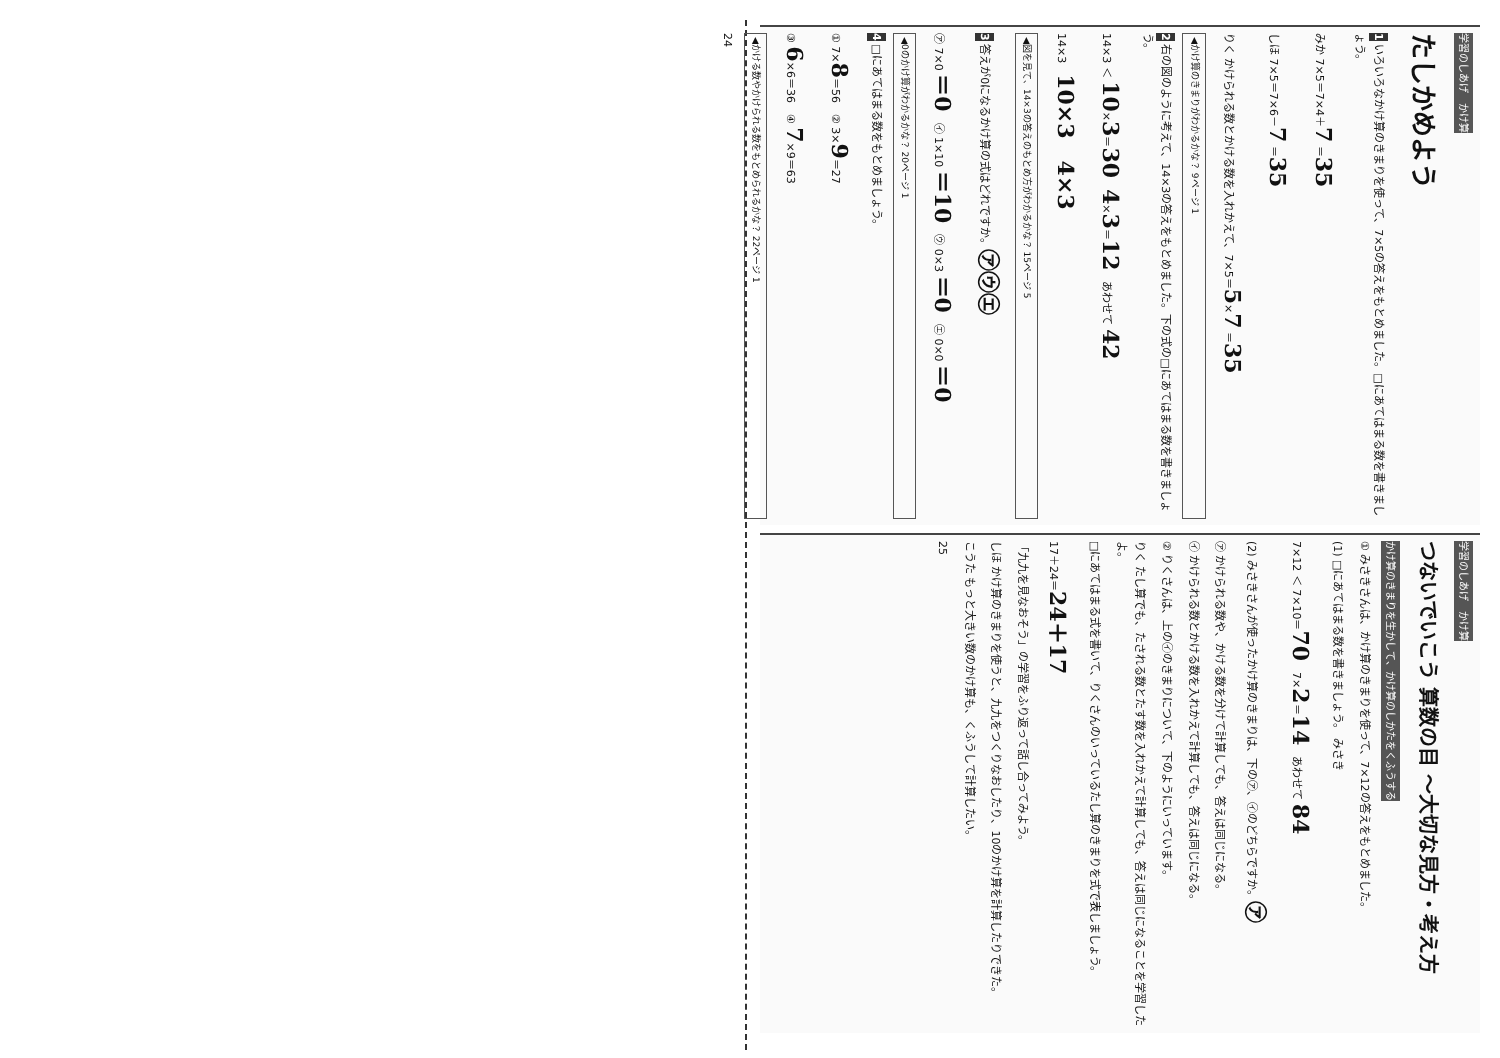学習のしあげ　かけ算
たしかめよう
1 いろいろなかけ算のきまりを使って、7×5の答えをもとめました。□にあてはまる数を書きましょう。
みか 7×5＝7×4＋7 ＝35
しほ 7×5＝7×6－7 ＝35
りく かけられる数とかける数を入れかえて、7×5＝5×7 ＝35
◀かけ算のきまりがわかるかな？ 9ページ 1
2 右の図のように考えて、14×3の答えをもとめました。下の式の□にあてはまる数を書きましょう。
14×3 ＜ 10×3＝30　4×3＝12　あわせて 42
14×3　10×3　4×3
◀図を見て、14×3の答えのもとめ方がわかるかな？ 15ページ 5
3 答えが0になるかけ算の式はどれですか。㋐㋒㋓
㋐ 7×0 ＝0　㋑ 1×10 ＝10　㋒ 0×3 ＝0　㋓ 0×0 ＝0
◀0のかけ算がわかるかな？ 20ページ 1
4 □にあてはまる数をもとめましょう。
① 7×8＝56　② 3×9＝27
③ 6×6＝36　④ 7×9＝63
◀かける数やかけられる数をもとめられるかな？ 22ページ 1
24
学習のしあげ　かけ算
つないでいこう 算数の目 ～大切な見方・考え方
かけ算のきまりを生かして、かけ算のしかたをくふうする
① みさきさんは、かけ算のきまりを使って、7×12の答えをもとめました。
(1) □にあてはまる数を書きましょう。 みさき
7×12 ＜ 7×10＝70　7×2＝14　あわせて 84
(2) みさきさんが使ったかけ算のきまりは、下の㋐、㋑のどちらですか。㋐
㋐ かけられる数や、かける数を分けて計算しても、答えは同じになる。
㋑ かけられる数とかける数を入れかえて計算しても、答えは同じになる。
② りくさんは、上の㋑のきまりについて、下のようにいっています。
りく たし算でも、たされる数とたす数を入れかえて計算しても、答えは同じになることを学習したよ。
□にあてはまる式を書いて、りくさんのいっているたし算のきまりを式で表しましょう。
17＋24＝24＋17
「九九を見なおそう」の学習をふり返って話し合ってみよう。
しほ かけ算のきまりを使うと、九九をつくりなおしたり、10のかけ算を計算したりできた。
こうた もっと大きい数のかけ算も、くふうして計算したい。
25